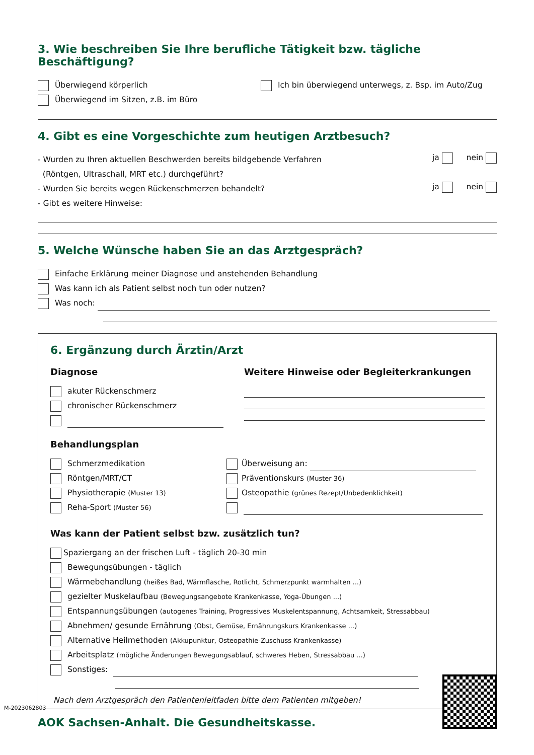3. Wie beschreiben Sie Ihre berufliche Tätigkeit bzw. tägliche Beschäftigung?
Überwiegend körperlich
Überwiegend im Sitzen, z.B. im Büro
Ich bin überwiegend unterwegs, z. Bsp. im Auto/Zug
4. Gibt es eine Vorgeschichte zum heutigen Arztbesuch?
- Wurden zu Ihren aktuellen Beschwerden bereits bildgebende Verfahren
(Röntgen, Ultraschall, MRT etc.) durchgeführt?
ja nein
- Wurden Sie bereits wegen Rückenschmerzen behandelt?
ja nein
- Gibt es weitere Hinweise:
5. Welche Wünsche haben Sie an das Arztgespräch?
Einfache Erklärung meiner Diagnose und anstehenden Behandlung
Was kann ich als Patient selbst noch tun oder nutzen?
Was noch:
6. Ergänzung durch Ärztin/Arzt
Diagnose
akuter Rückenschmerz
chronischer Rückenschmerz
Weitere Hinweise oder Begleiterkrankungen
Behandlungsplan
Schmerzmedikation
Röntgen/MRT/CT
Physiotherapie (Muster 13)
Reha-Sport (Muster 56)
Überweisung an:
Präventionskurs (Muster 36)
Osteopathie (grünes Rezept/Unbedenklichkeit)
Was kann der Patient selbst bzw. zusätzlich tun?
Spaziergang an der frischen Luft - täglich 20-30 min
Bewegungsübungen - täglich
Wärmebehandlung (heißes Bad, Wärmflasche, Rotlicht, Schmerzpunkt warmhalten ...)
gezielter Muskelaufbau (Bewegungsangebote Krankenkasse, Yoga-Übungen ...)
Entspannungsübungen (autogenes Training, Progressives Muskelentspannung, Achtsamkeit, Stressabbau)
Abnehmen/ gesunde Ernährung (Obst, Gemüse, Ernährungskurs Krankenkasse ...)
Alternative Heilmethoden (Akkupunktur, Osteopathie-Zuschuss Krankenkasse)
Arbeitsplatz (mögliche Änderungen Bewegungsablauf, schweres Heben, Stressabbau ...)
Sonstiges:
Nach dem Arztgespräch den Patientenleitfaden bitte dem Patienten mitgeben!
AOK Sachsen-Anhalt. Die Gesundheitskasse.
M-2023062803